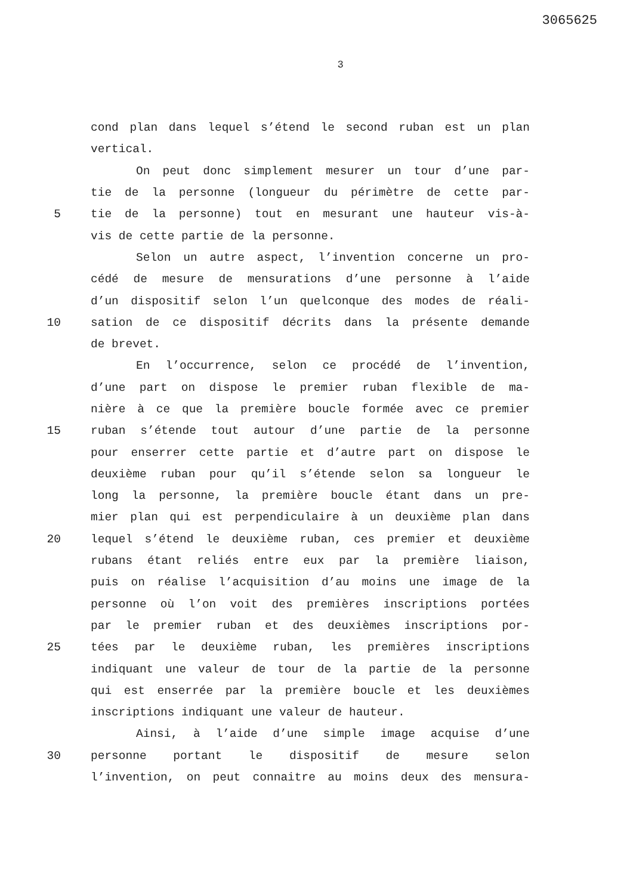3065625
3
cond plan dans lequel s’étend le second ruban est un plan
vertical.
On peut donc simplement mesurer un tour d’une par-
tie de la personne (longueur du périmètre de cette par-
5 tie de la personne) tout en mesurant une hauteur vis-à-
vis de cette partie de la personne.
Selon un autre aspect, l’invention concerne un pro-
cédé de mesure de mensurations d’une personne à l’aide
d’un dispositif selon l’un quelconque des modes de réali-
10 sation de ce dispositif décrits dans la présente demande
de brevet.
En l’occurrence, selon ce procédé de l’invention,
d’une part on dispose le premier ruban flexible de ma-
nière à ce que la première boucle formée avec ce premier
15 ruban s’étende tout autour d’une partie de la personne
pour enserrer cette partie et d’autre part on dispose le
deuxième ruban pour qu’il s’étende selon sa longueur le
long la personne, la première boucle étant dans un pre-
mier plan qui est perpendiculaire à un deuxième plan dans
20 lequel s’étend le deuxième ruban, ces premier et deuxième
rubans étant reliés entre eux par la première liaison,
puis on réalise l’acquisition d’au moins une image de la
personne où l’on voit des premières inscriptions portées
par le premier ruban et des deuxièmes inscriptions por-
25 tées par le deuxième ruban, les premières inscriptions
indiquant une valeur de tour de la partie de la personne
qui est enserrée par la première boucle et les deuxièmes
inscriptions indiquant une valeur de hauteur.
Ainsi, à l’aide d’une simple image acquise d’une
30 personne portant le dispositif de mesure selon
l’invention, on peut connaitre au moins deux des mensura-